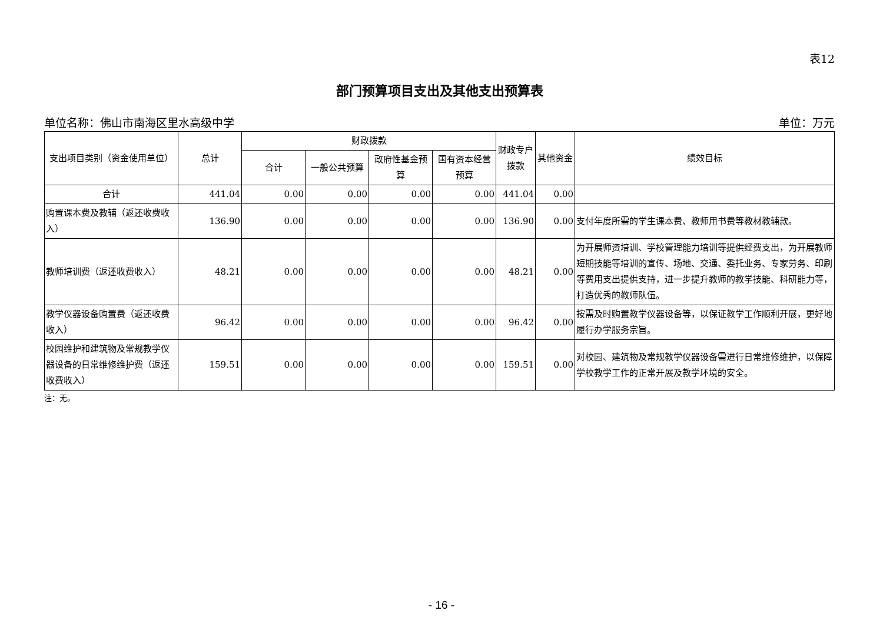表12
部门预算项目支出及其他支出预算表
单位名称：佛山市南海区里水高级中学 单位：万元
| 支出项目类别（资金使用单位） | 总计 | 财政拨款 | | | | 财政专户拨款 | 其他资金 | 绩效目标 |
| --- | --- | --- | --- | --- | --- | --- | --- | --- |
| | | 合计 | 一般公共预算 | 政府性基金预算 | 国有资本经营预算 | | | |
| 合计 | 441.04 | 0.00 | 0.00 | 0.00 | 0.00 | 441.04 | 0.00 | |
| 购置课本费及教辅（返还收费收入） | 136.90 | 0.00 | 0.00 | 0.00 | 0.00 | 136.90 | 0.00 | 支付年度所需的学生课本费、教师用书费等教材教辅款。 |
| 教师培训费（返还收费收入） | 48.21 | 0.00 | 0.00 | 0.00 | 0.00 | 48.21 | 0.00 | 为开展师资培训、学校管理能力培训等提供经费支出，为开展教师短期技能等培训的宣传、场地、交通、委托业务、专家劳务、印刷等费用支出提供支持，进一步提升教师的教学技能、科研能力等，打造优秀的教师队伍。 |
| 教学仪器设备购置费（返还收费收入） | 96.42 | 0.00 | 0.00 | 0.00 | 0.00 | 96.42 | 0.00 | 按需及时购置教学仪器设备等，以保证教学工作顺利开展，更好地履行办学服务宗旨。 |
| 校园维护和建筑物及常规教学仪器设备的日常维修维护费（返还收费收入） | 159.51 | 0.00 | 0.00 | 0.00 | 0.00 | 159.51 | 0.00 | 对校园、建筑物及常规教学仪器设备需进行日常维修维护，以保障学校教学工作的正常开展及教学环境的安全。 |
注：无。
- 16 -